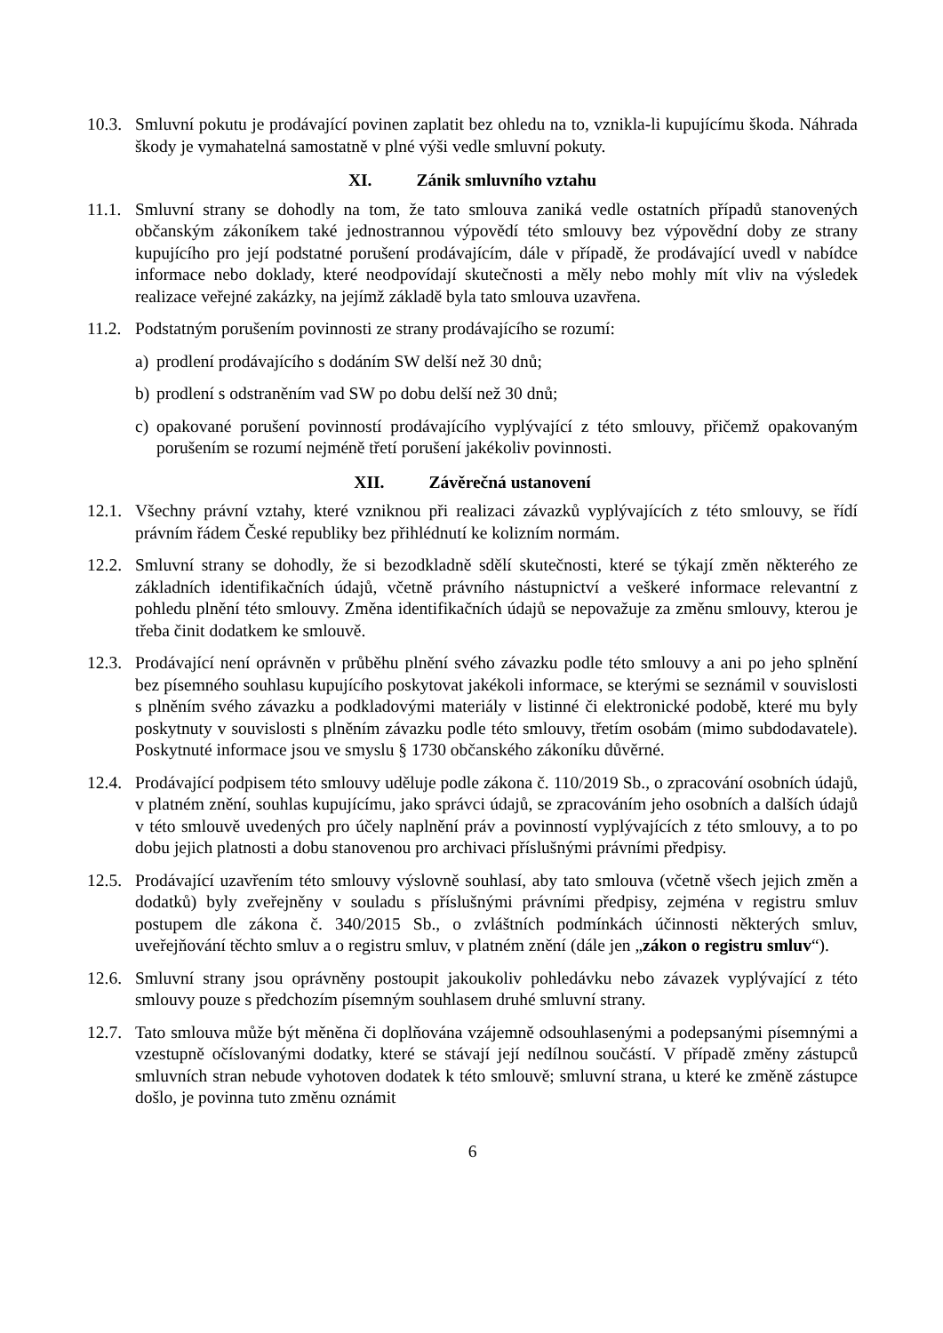10.3.
Smluvní pokutu je prodávající povinen zaplatit bez ohledu na to, vznikla-li kupujícímu škoda. Náhrada škody je vymahatelná samostatně v plné výši vedle smluvní pokuty.
XI. Zánik smluvního vztahu
11.1.
Smluvní strany se dohodly na tom, že tato smlouva zaniká vedle ostatních případů stanovených občanským zákoníkem také jednostrannou výpovědí této smlouvy bez výpovědní doby ze strany kupujícího pro její podstatné porušení prodávajícím, dále v případě, že prodávající uvedl v nabídce informace nebo doklady, které neodpovídají skutečnosti a měly nebo mohly mít vliv na výsledek realizace veřejné zakázky, na jejímž základě byla tato smlouva uzavřena.
11.2.
Podstatným porušením povinnosti ze strany prodávajícího se rozumí:
a) prodlení prodávajícího s dodáním SW delší než 30 dnů;
b) prodlení s odstraněním vad SW po dobu delší než 30 dnů;
c) opakované porušení povinností prodávajícího vyplývající z této smlouvy, přičemž opakovaným porušením se rozumí nejméně třetí porušení jakékoliv povinnosti.
XII. Závěrečná ustanovení
12.1.
Všechny právní vztahy, které vzniknou při realizaci závazků vyplývajících z této smlouvy, se řídí právním řádem České republiky bez přihlédnutí ke kolizním normám.
12.2.
Smluvní strany se dohodly, že si bezodkladně sdělí skutečnosti, které se týkají změn některého ze základních identifikačních údajů, včetně právního nástupnictví a veškeré informace relevantní z pohledu plnění této smlouvy. Změna identifikačních údajů se nepovažuje za změnu smlouvy, kterou je třeba činit dodatkem ke smlouvě.
12.3.
Prodávající není oprávněn v průběhu plnění svého závazku podle této smlouvy a ani po jeho splnění bez písemného souhlasu kupujícího poskytovat jakékoli informace, se kterými se seznámil v souvislosti s plněním svého závazku a podkladovými materiály v listinné či elektronické podobě, které mu byly poskytnuty v souvislosti s plněním závazku podle této smlouvy, třetím osobám (mimo subdodavatele). Poskytnuté informace jsou ve smyslu § 1730 občanského zákoníku důvěrné.
12.4.
Prodávající podpisem této smlouvy uděluje podle zákona č. 110/2019 Sb., o zpracování osobních údajů, v platném znění, souhlas kupujícímu, jako správci údajů, se zpracováním jeho osobních a dalších údajů v této smlouvě uvedených pro účely naplnění práv a povinností vyplývajících z této smlouvy, a to po dobu jejich platnosti a dobu stanovenou pro archivaci příslušnými právními předpisy.
12.5.
Prodávající uzavřením této smlouvy výslovně souhlasí, aby tato smlouva (včetně všech jejich změn a dodatků) byly zveřejněny v souladu s příslušnými právními předpisy, zejména v registru smluv postupem dle zákona č. 340/2015 Sb., o zvláštních podmínkách účinnosti některých smluv, uveřejňování těchto smluv a o registru smluv, v platném znění (dále jen „zákon o registru smluv“).
12.6.
Smluvní strany jsou oprávněny postoupit jakoukoliv pohledávku nebo závazek vyplývající z této smlouvy pouze s předchozím písemným souhlasem druhé smluvní strany.
12.7.
Tato smlouva může být měněna či doplňována vzájemně odsouhlasenými a podepsanými písemnými a vzestupně očíslovanými dodatky, které se stávají její nedílnou součástí. V případě změny zástupců smluvních stran nebude vyhotoven dodatek k této smlouvě; smluvní strana, u které ke změně zástupce došlo, je povinna tuto změnu oznámit
6